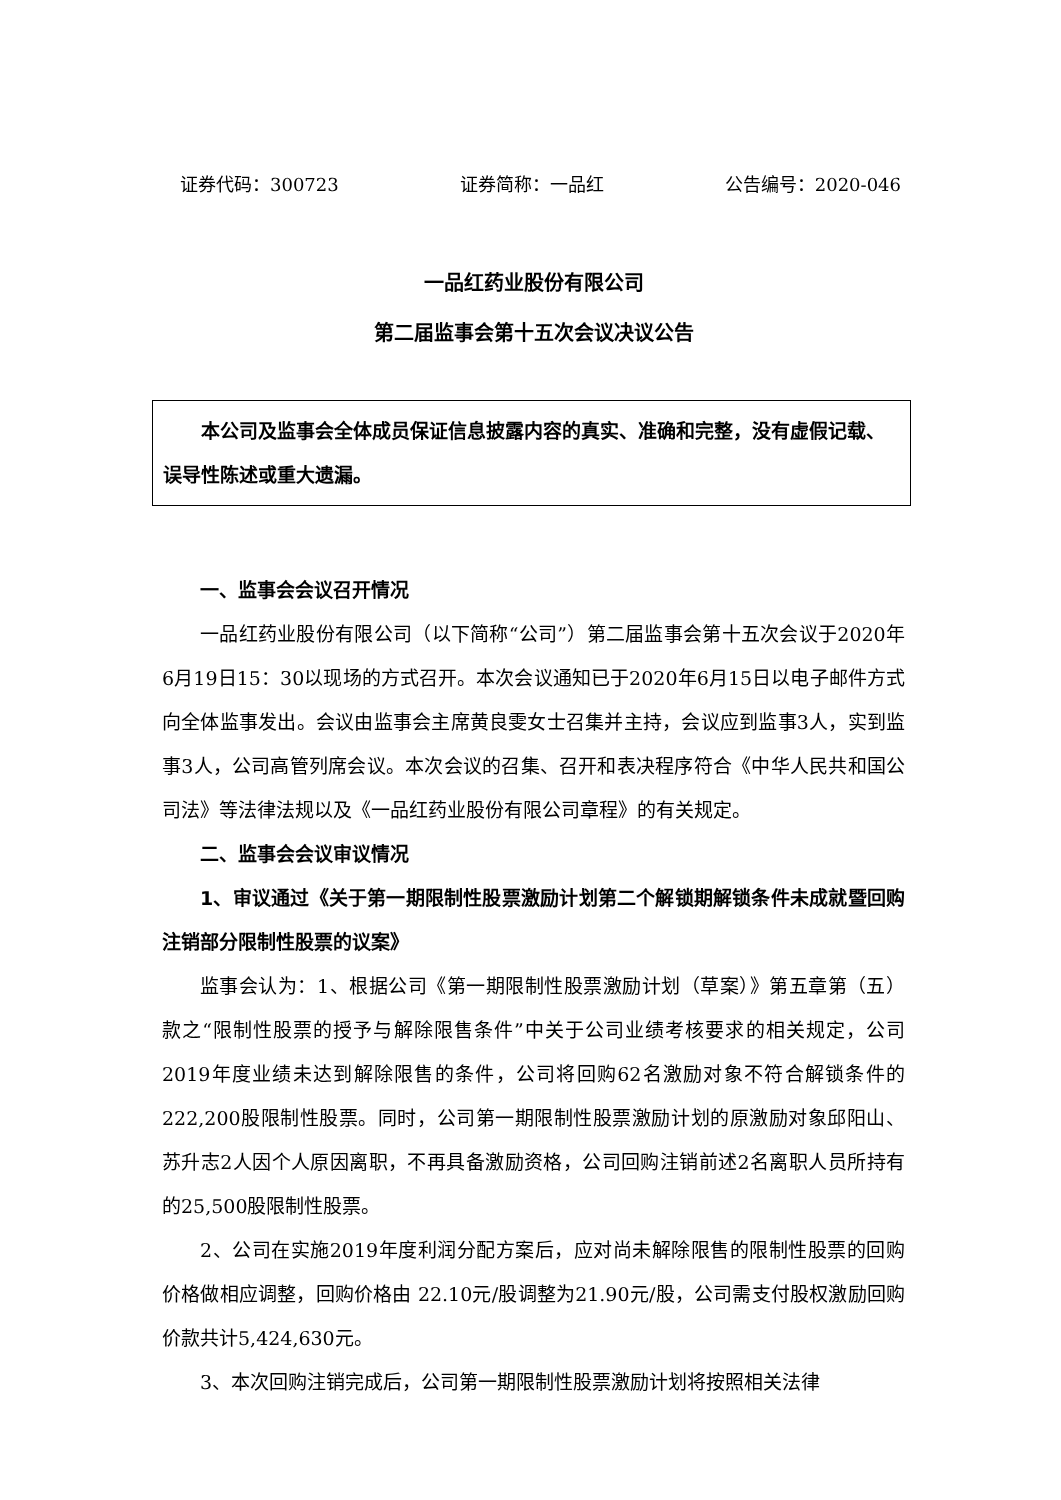证券代码：300723 证券简称：一品红 公告编号：2020-046
一品红药业股份有限公司
第二届监事会第十五次会议决议公告
本公司及监事会全体成员保证信息披露内容的真实、准确和完整，没有虚假记载、误导性陈述或重大遗漏。
一、监事会会议召开情况
一品红药业股份有限公司（以下简称“公司”）第二届监事会第十五次会议于2020年6月19日15：30以现场的方式召开。本次会议通知已于2020年6月15日以电子邮件方式向全体监事发出。会议由监事会主席黄良雯女士召集并主持，会议应到监事3人，实到监事3人，公司高管列席会议。本次会议的召集、召开和表决程序符合《中华人民共和国公司法》等法律法规以及《一品红药业股份有限公司章程》的有关规定。
二、监事会会议审议情况
1、审议通过《关于第一期限制性股票激励计划第二个解锁期解锁条件未成就暨回购注销部分限制性股票的议案》
监事会认为：1、根据公司《第一期限制性股票激励计划（草案）》第五章第（五）款之“限制性股票的授予与解除限售条件”中关于公司业绩考核要求的相关规定，公司2019年度业绩未达到解除限售的条件，公司将回购62名激励对象不符合解锁条件的222,200股限制性股票。同时，公司第一期限制性股票激励计划的原激励对象邱阳山、苏升志2人因个人原因离职，不再具备激励资格，公司回购注销前述2名离职人员所持有的25,500股限制性股票。
2、公司在实施2019年度利润分配方案后，应对尚未解除限售的限制性股票的回购价格做相应调整，回购价格由 22.10元/股调整为21.90元/股，公司需支付股权激励回购价款共计5,424,630元。
3、本次回购注销完成后，公司第一期限制性股票激励计划将按照相关法律